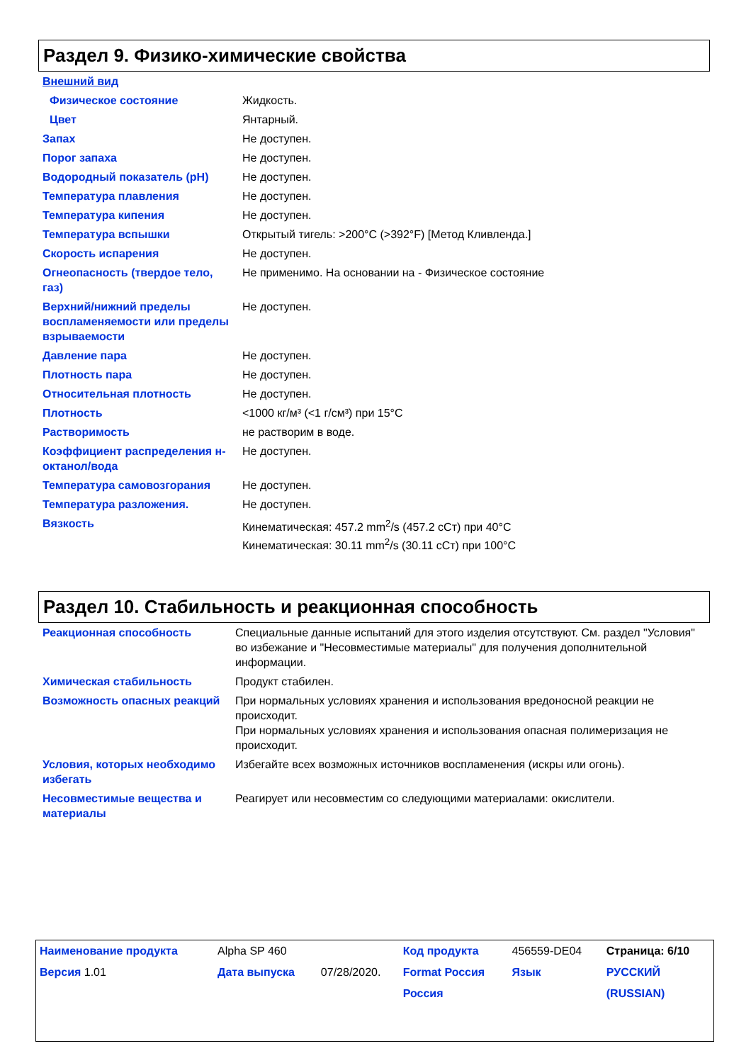Раздел 9. Физико-химические свойства
| Внешний вид | |
| Физическое состояние | Жидкость. |
| Цвет | Янтарный. |
| Запах | Не доступен. |
| Порог запаха | Не доступен. |
| Водородный показатель (pH) | Не доступен. |
| Температура плавления | Не доступен. |
| Температура кипения | Не доступен. |
| Температура вспышки | Открытый тигель: >200°C (>392°F) [Метод Кливленда.] |
| Скорость испарения | Не доступен. |
| Огнеопасность (твердое тело, газ) | Не применимо. На основании на - Физическое состояние |
| Верхний/нижний пределы воспламеняемости или пределы взрываемости | Не доступен. |
| Давление пара | Не доступен. |
| Плотность пара | Не доступен. |
| Относительная плотность | Не доступен. |
| Плотность | <1000 кг/м³ (<1 г/см³) при 15°C |
| Растворимость | не растворим в воде. |
| Коэффициент распределения н-октанол/вода | Не доступен. |
| Температура самовозгорания | Не доступен. |
| Температура разложения. | Не доступен. |
| Вязкость | Кинематическая: 457.2 mm<sup>2</sup>/s (457.2 сСт) при 40°C Кинематическая: 30.11 mm<sup>2</sup>/s (30.11 сСт) при 100°C |
Раздел 10. Стабильность и реакционная способность
| Реакционная способность | Специальные данные испытаний для этого изделия отсутствуют. См. раздел "Условия" во избежание и "Несовместимые материалы" для получения дополнительной информации. |
| Химическая стабильность | Продукт стабилен. |
| Возможность опасных реакций | При нормальных условиях хранения и использования вредоносной реакции не происходит. При нормальных условиях хранения и использования опасная полимеризация не происходит. |
| Условия, которых необходимо избегать | Избегайте всех возможных источников воспламенения (искры или огонь). |
| Несовместимые вещества и материалы | Реагирует или несовместим со следующими материалами: окислители. |
| Наименование продукта | Alpha SP 460 | | Код продукта | 456559-DE04 | Страница: 6/10 |
| Версия 1.01 | Дата выпуска | 07/28/2020. | Format Россия | Язык | РУССКИЙ |
| | | | Россия | | (RUSSIAN) |